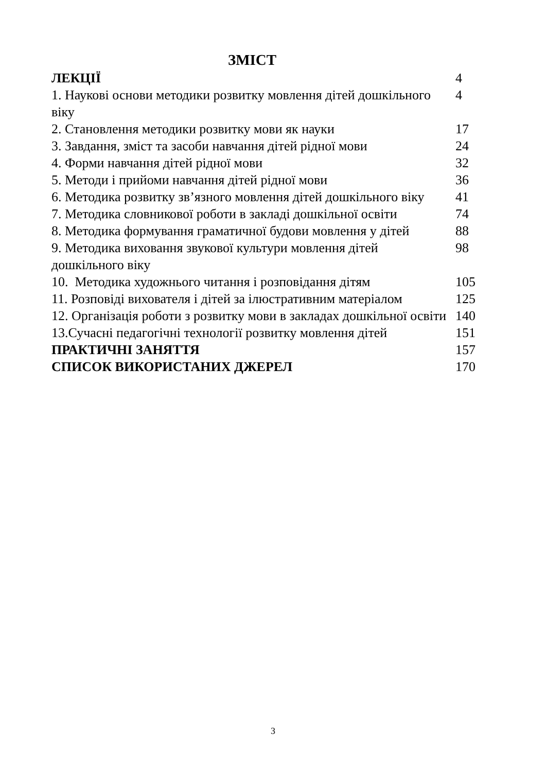ЗМІСТ
| ЛЕКЦІЇ | 4 |
| 1. Наукові основи методики розвитку мовлення дітей дошкільного віку | 4 |
| 2. Становлення методики розвитку мови як науки | 17 |
| 3. Завдання, зміст та засоби навчання дітей рідної мови | 24 |
| 4. Форми навчання дітей рідної мови | 32 |
| 5. Методи і прийоми навчання дітей рідної мови | 36 |
| 6. Методика розвитку зв’язного мовлення дітей дошкільного віку | 41 |
| 7. Методика словникової роботи в закладі дошкільної освіти | 74 |
| 8. Методика формування граматичної будови мовлення у дітей | 88 |
| 9. Методика виховання звукової культури мовлення дітей дошкільного віку | 98 |
| 10. Методика художнього читання і розповідання дітям | 105 |
| 11. Розповіді вихователя і дітей за ілюстративним матеріалом | 125 |
| 12. Організація роботи з розвитку мови в закладах дошкільної освіти | 140 |
| 13.Сучасні педагогічні технології розвитку мовлення дітей | 151 |
| ПРАКТИЧНІ ЗАНЯТТЯ | 157 |
| СПИСОК ВИКОРИСТАНИХ ДЖЕРЕЛ | 170 |
3